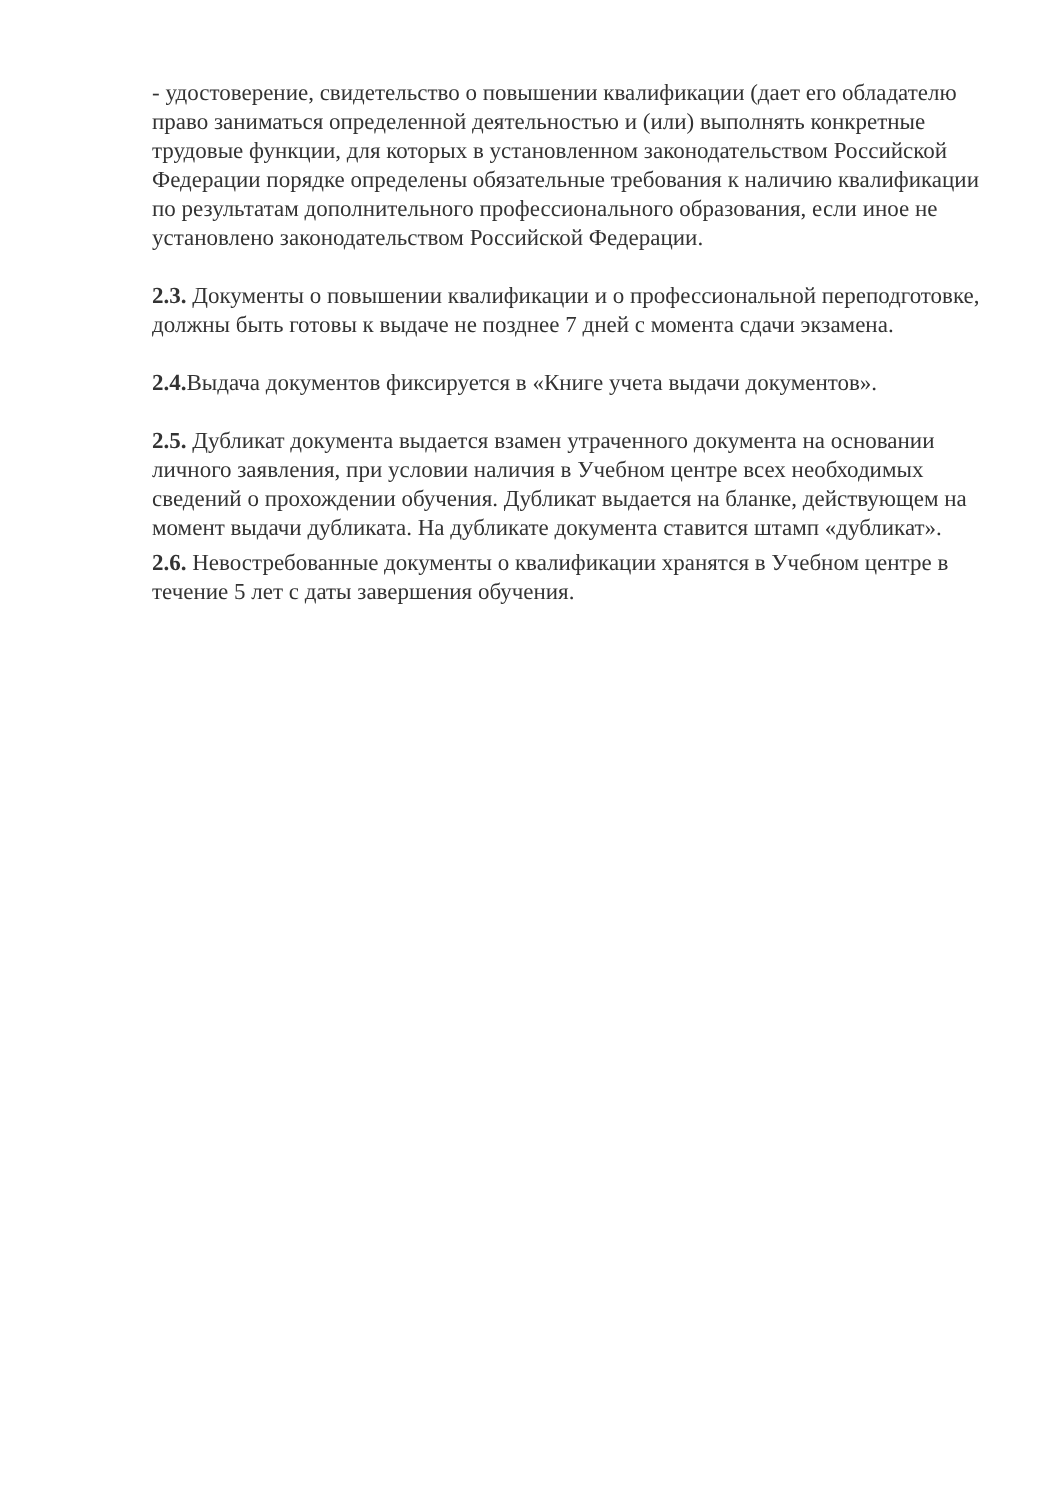- удостоверение, свидетельство о повышении квалификации (дает его обладателю право заниматься определенной деятельностью и (или) выполнять конкретные трудовые функции, для которых в установленном законодательством Российской Федерации порядке определены обязательные требования к наличию квалификации по результатам дополнительного профессионального образования, если иное не установлено законодательством Российской Федерации.
2.3. Документы о повышении квалификации и о профессиональной переподготовке, должны быть готовы к выдаче не позднее 7 дней с момента сдачи экзамена.
2.4. Выдача документов фиксируется в «Книге учета выдачи документов».
2.5. Дубликат документа выдается взамен утраченного документа на основании личного заявления, при условии наличия в Учебном центре всех необходимых сведений о прохождении обучения. Дубликат выдается на бланке, действующем на момент выдачи дубликата. На дубликате документа ставится штамп «дубликат».
2.6. Невостребованные документы о квалификации хранятся в Учебном центре в течение 5 лет с даты завершения обучения.